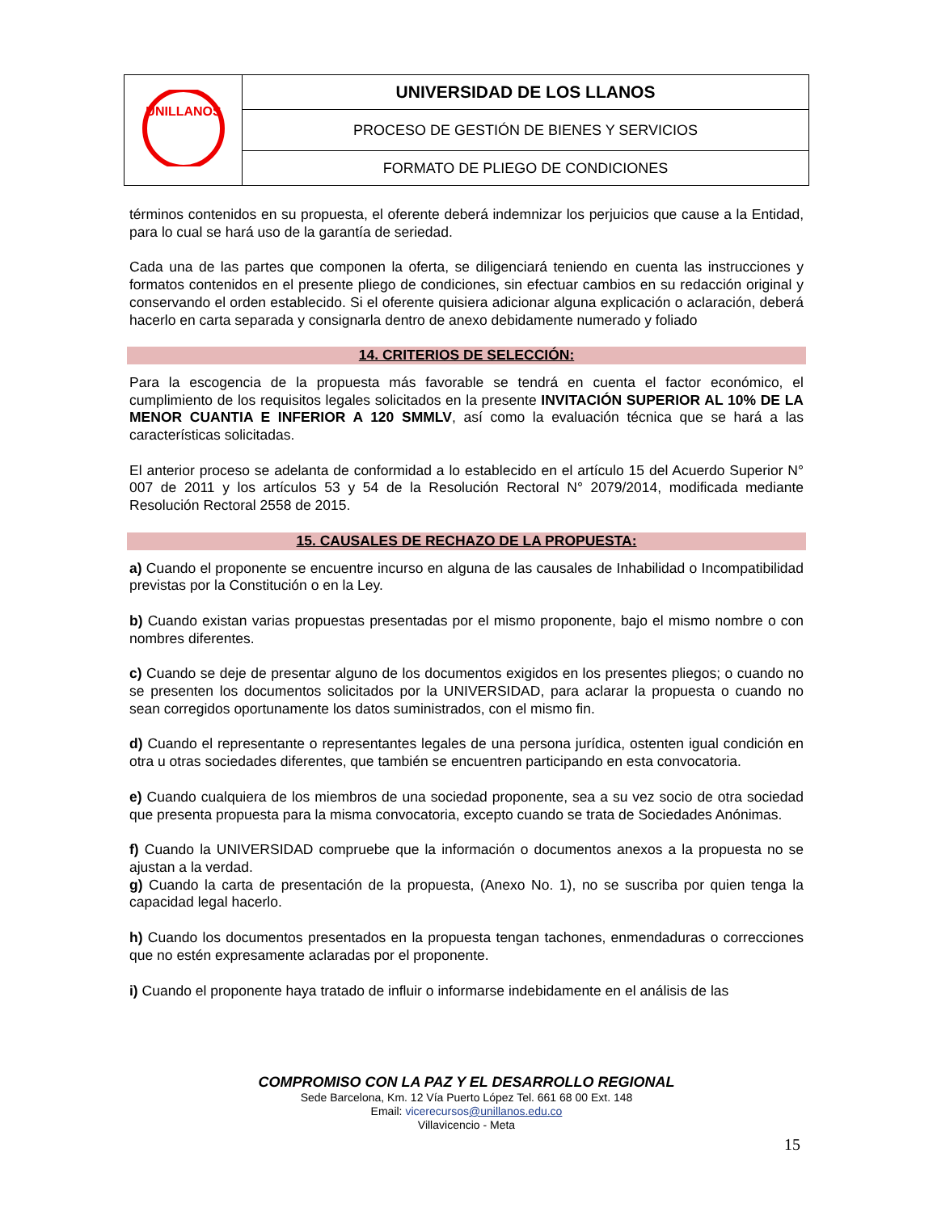| UNILLANOS | UNIVERSIDAD DE LOS LLANOS |
| | PROCESO DE GESTIÓN DE BIENES Y SERVICIOS |
| | FORMATO DE PLIEGO DE CONDICIONES |
términos contenidos en su propuesta, el oferente deberá indemnizar los perjuicios que cause a la Entidad, para lo cual se hará uso de la garantía de seriedad.
Cada una de las partes que componen la oferta, se diligenciará teniendo en cuenta las instrucciones y formatos contenidos en el presente pliego de condiciones, sin efectuar cambios en su redacción original y conservando el orden establecido. Si el oferente quisiera adicionar alguna explicación o aclaración, deberá hacerlo en carta separada y consignarla dentro de anexo debidamente numerado y foliado
14. CRITERIOS DE SELECCIÓN:
Para la escogencia de la propuesta más favorable se tendrá en cuenta el factor económico, el cumplimiento de los requisitos legales solicitados en la presente INVITACIÓN SUPERIOR AL 10% DE LA MENOR CUANTIA E INFERIOR A 120 SMMLV, así como la evaluación técnica que se hará a las características solicitadas.
El anterior proceso se adelanta de conformidad a lo establecido en el artículo 15 del Acuerdo Superior N° 007 de 2011 y los artículos 53 y 54 de la Resolución Rectoral N° 2079/2014, modificada mediante Resolución Rectoral 2558 de 2015.
15. CAUSALES DE RECHAZO DE LA PROPUESTA:
a) Cuando el proponente se encuentre incurso en alguna de las causales de Inhabilidad o Incompatibilidad previstas por la Constitución o en la Ley.
b) Cuando existan varias propuestas presentadas por el mismo proponente, bajo el mismo nombre o con nombres diferentes.
c) Cuando se deje de presentar alguno de los documentos exigidos en los presentes pliegos; o cuando no se presenten los documentos solicitados por la UNIVERSIDAD, para aclarar la propuesta o cuando no sean corregidos oportunamente los datos suministrados, con el mismo fin.
d) Cuando el representante o representantes legales de una persona jurídica, ostenten igual condición en otra u otras sociedades diferentes, que también se encuentren participando en esta convocatoria.
e) Cuando cualquiera de los miembros de una sociedad proponente, sea a su vez socio de otra sociedad que presenta propuesta para la misma convocatoria, excepto cuando se trata de Sociedades Anónimas.
f) Cuando la UNIVERSIDAD compruebe que la información o documentos anexos a la propuesta no se ajustan a la verdad.
g) Cuando la carta de presentación de la propuesta, (Anexo No. 1), no se suscriba por quien tenga la capacidad legal hacerlo.
h) Cuando los documentos presentados en la propuesta tengan tachones, enmendaduras o correcciones que no estén expresamente aclaradas por el proponente.
i) Cuando el proponente haya tratado de influir o informarse indebidamente en el análisis de las
COMPROMISO CON LA PAZ Y EL DESARROLLO REGIONAL
Sede Barcelona, Km. 12 Vía Puerto López Tel. 661 68 00 Ext. 148
Email: vicerecursos@unillanos.edu.co
Villavicencio - Meta
15